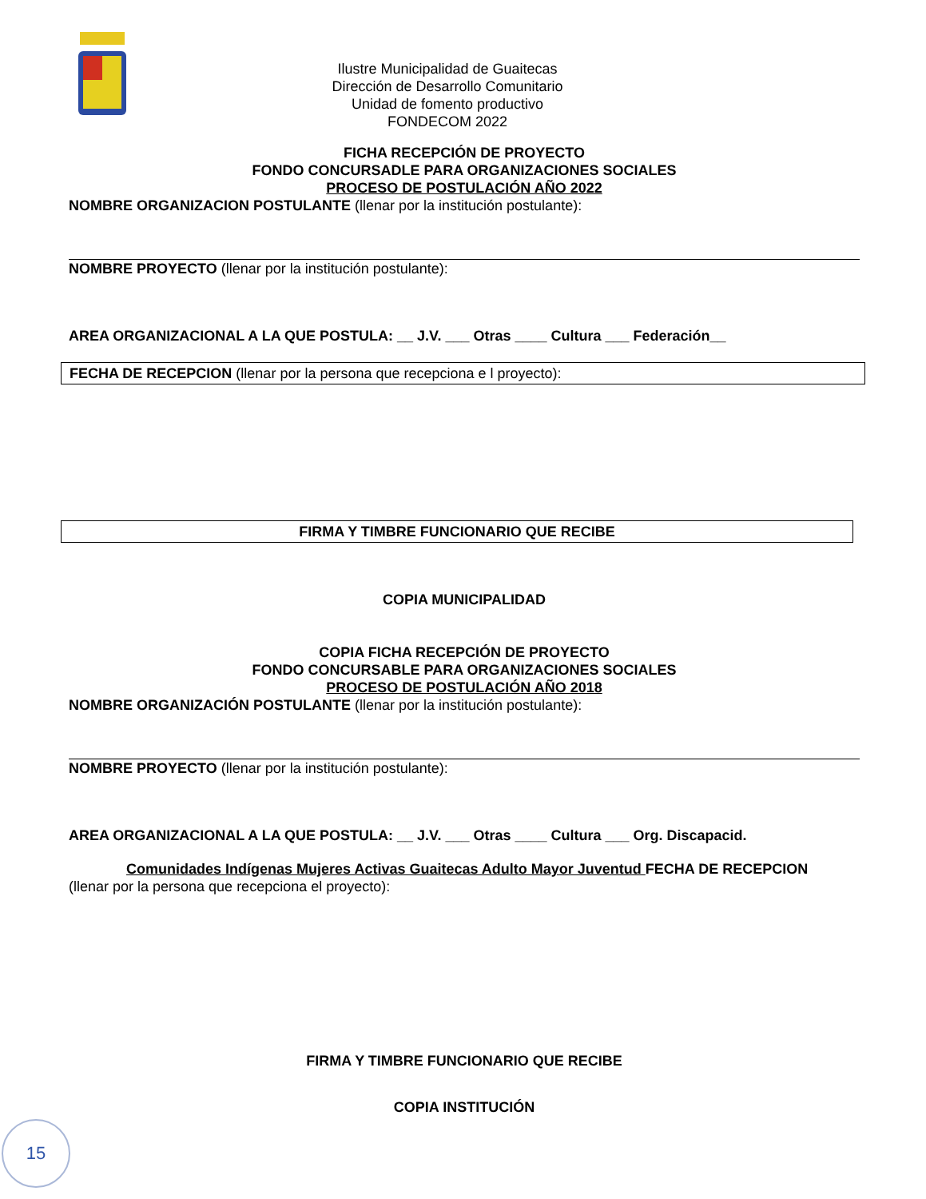Ilustre Municipalidad de Guaitecas
Dirección de Desarrollo Comunitario
Unidad de fomento productivo
FONDECOM 2022
FICHA RECEPCIÓN DE PROYECTO
FONDO CONCURSADLE PARA ORGANIZACIONES SOCIALES
PROCESO DE POSTULACIÓN AÑO 2022
NOMBRE ORGANIZACION POSTULANTE (llenar por la institución postulante):
NOMBRE PROYECTO (llenar por la institución postulante):
AREA ORGANIZACIONAL A LA QUE POSTULA: __ J.V. ___ Otras ____ Cultura ___ Federación__
FECHA DE RECEPCION (llenar por la persona que recepciona e l proyecto):
FIRMA Y TIMBRE FUNCIONARIO QUE RECIBE
COPIA MUNICIPALIDAD
COPIA FICHA RECEPCIÓN DE PROYECTO
FONDO CONCURSABLE PARA ORGANIZACIONES SOCIALES
PROCESO DE POSTULACIÓN AÑO 2018
NOMBRE ORGANIZACIÓN POSTULANTE (llenar por la institución postulante):
NOMBRE PROYECTO (llenar por la institución postulante):
AREA ORGANIZACIONAL A LA QUE POSTULA: __ J.V. ___ Otras ____ Cultura ___ Org. Discapacid.
Comunidades Indígenas Mujeres Activas Guaitecas Adulto Mayor Juventud FECHA DE RECEPCION
(llenar por la persona que recepciona el proyecto):
FIRMA Y TIMBRE FUNCIONARIO QUE RECIBE
COPIA INSTITUCIÓN
15